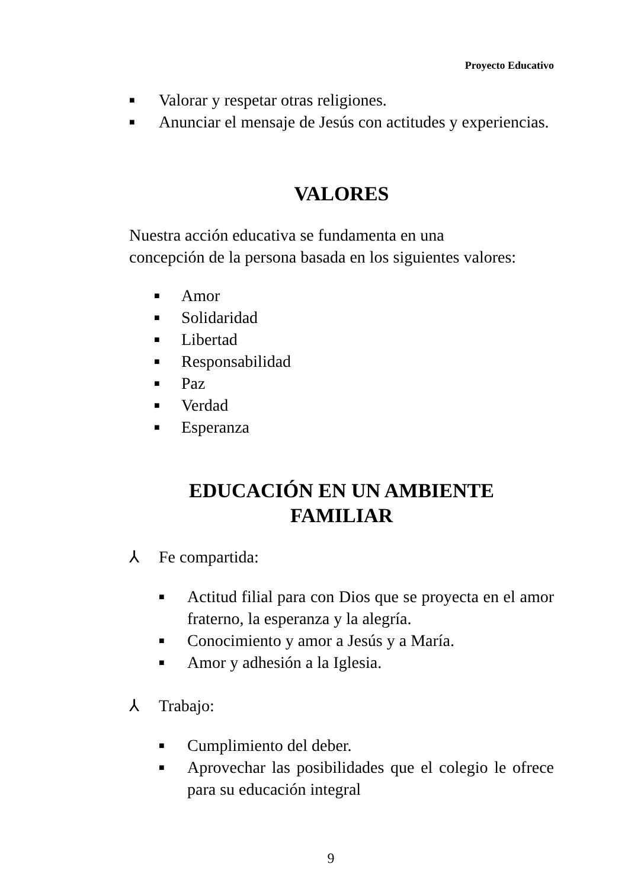Proyecto Educativo
■ Valorar y respetar otras religiones.
■ Anunciar el mensaje de Jesús con actitudes y experiencias.
VALORES
Nuestra acción educativa se fundamenta en una
concepción de la persona basada en los siguientes valores:
■ Amor
■ Solidaridad
■ Libertad
■ Responsabilidad
■ Paz
■ Verdad
■ Esperanza
EDUCACIÓN EN UN AMBIENTE
FAMILIAR
⅄ Fe compartida:
■ Actitud filial para con Dios que se proyecta en el amor fraterno, la esperanza y la alegría.
■ Conocimiento y amor a Jesús y a María.
■ Amor y adhesión a la Iglesia.
⅄ Trabajo:
■ Cumplimiento del deber.
■ Aprovechar las posibilidades que el colegio le ofrece para su educación integral
9